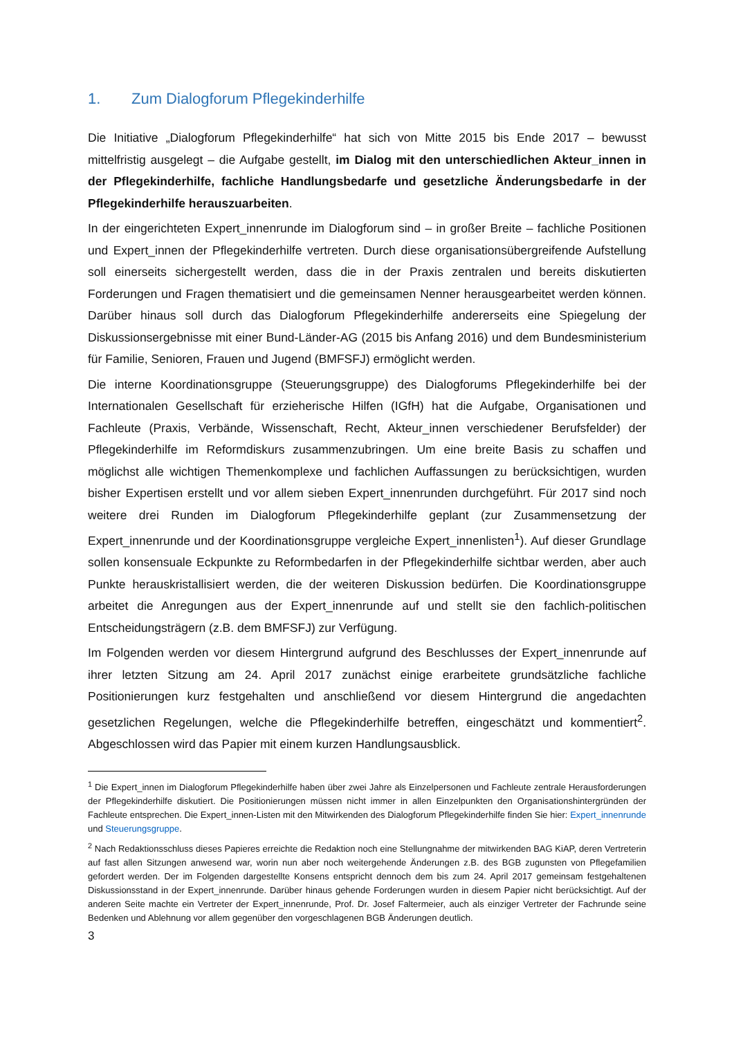1. Zum Dialogforum Pflegekinderhilfe
Die Initiative „Dialogforum Pflegekinderhilfe“ hat sich von Mitte 2015 bis Ende 2017 – bewusst mittelfristig ausgelegt – die Aufgabe gestellt, im Dialog mit den unterschiedlichen Akteur_innen in der Pflegekinderhilfe, fachliche Handlungsbedarfe und gesetzliche Änderungsbedarfe in der Pflegekinderhilfe herauszuarbeiten.
In der eingerichteten Expert_innenrunde im Dialogforum sind – in großer Breite – fachliche Positionen und Expert_innen der Pflegekinderhilfe vertreten. Durch diese organisationsübergreifende Aufstellung soll einerseits sichergestellt werden, dass die in der Praxis zentralen und bereits diskutierten Forderungen und Fragen thematisiert und die gemeinsamen Nenner herausgearbeitet werden können. Darüber hinaus soll durch das Dialogforum Pflegekinderhilfe andererseits eine Spiegelung der Diskussionsergebnisse mit einer Bund-Länder-AG (2015 bis Anfang 2016) und dem Bundesministerium für Familie, Senioren, Frauen und Jugend (BMFSFJ) ermöglicht werden.
Die interne Koordinationsgruppe (Steuerungsgruppe) des Dialogforums Pflegekinderhilfe bei der Internationalen Gesellschaft für erzieherische Hilfen (IGfH) hat die Aufgabe, Organisationen und Fachleute (Praxis, Verbände, Wissenschaft, Recht, Akteur_innen verschiedener Berufsfelder) der Pflegekinderhilfe im Reformdiskurs zusammenzubringen. Um eine breite Basis zu schaffen und möglichst alle wichtigen Themenkomplexe und fachlichen Auffassungen zu berücksichtigen, wurden bisher Expertisen erstellt und vor allem sieben Expert_innenrunden durchgeführt. Für 2017 sind noch weitere drei Runden im Dialogforum Pflegekinderhilfe geplant (zur Zusammensetzung der Expert_innenrunde und der Koordinationsgruppe vergleiche Expert_innenlisten<sup>1</sup>). Auf dieser Grundlage sollen konsensuale Eckpunkte zu Reformbedarfen in der Pflegekinderhilfe sichtbar werden, aber auch Punkte herauskristallisiert werden, die der weiteren Diskussion bedürfen. Die Koordinationsgruppe arbeitet die Anregungen aus der Expert_innenrunde auf und stellt sie den fachlich-politischen Entscheidungsträgern (z.B. dem BMFSFJ) zur Verfügung.
Im Folgenden werden vor diesem Hintergrund aufgrund des Beschlusses der Expert_innenrunde auf ihrer letzten Sitzung am 24. April 2017 zunächst einige erarbeitete grundsätzliche fachliche Positionierungen kurz festgehalten und anschließend vor diesem Hintergrund die angedachten gesetzlichen Regelungen, welche die Pflegekinderhilfe betreffen, eingeschätzt und kommentiert<sup>2</sup>. Abgeschlossen wird das Papier mit einem kurzen Handlungsausblick.
<sup>1</sup> Die Expert_innen im Dialogforum Pflegekinderhilfe haben über zwei Jahre als Einzelpersonen und Fachleute zentrale Herausforderungen der Pflegekinderhilfe diskutiert. Die Positionierungen müssen nicht immer in allen Einzelpunkten den Organisationshintergründen der Fachleute entsprechen. Die Expert_innen-Listen mit den Mitwirkenden des Dialogforum Pflegekinderhilfe finden Sie hier: Expert_innenrunde und Steuerungsgruppe.
<sup>2</sup> Nach Redaktionsschluss dieses Papieres erreichte die Redaktion noch eine Stellungnahme der mitwirkenden BAG KiAP, deren Vertreterin auf fast allen Sitzungen anwesend war, worin nun aber noch weitergehende Änderungen z.B. des BGB zugunsten von Pflegefamilien gefordert werden. Der im Folgenden dargestellte Konsens entspricht dennoch dem bis zum 24. April 2017 gemeinsam festgehaltenen Diskussionsstand in der Expert_innenrunde. Darüber hinaus gehende Forderungen wurden in diesem Papier nicht berücksichtigt. Auf der anderen Seite machte ein Vertreter der Expert_innenrunde, Prof. Dr. Josef Faltermeier, auch als einziger Vertreter der Fachrunde seine Bedenken und Ablehnung vor allem gegenüber den vorgeschlagenen BGB Änderungen deutlich.
3